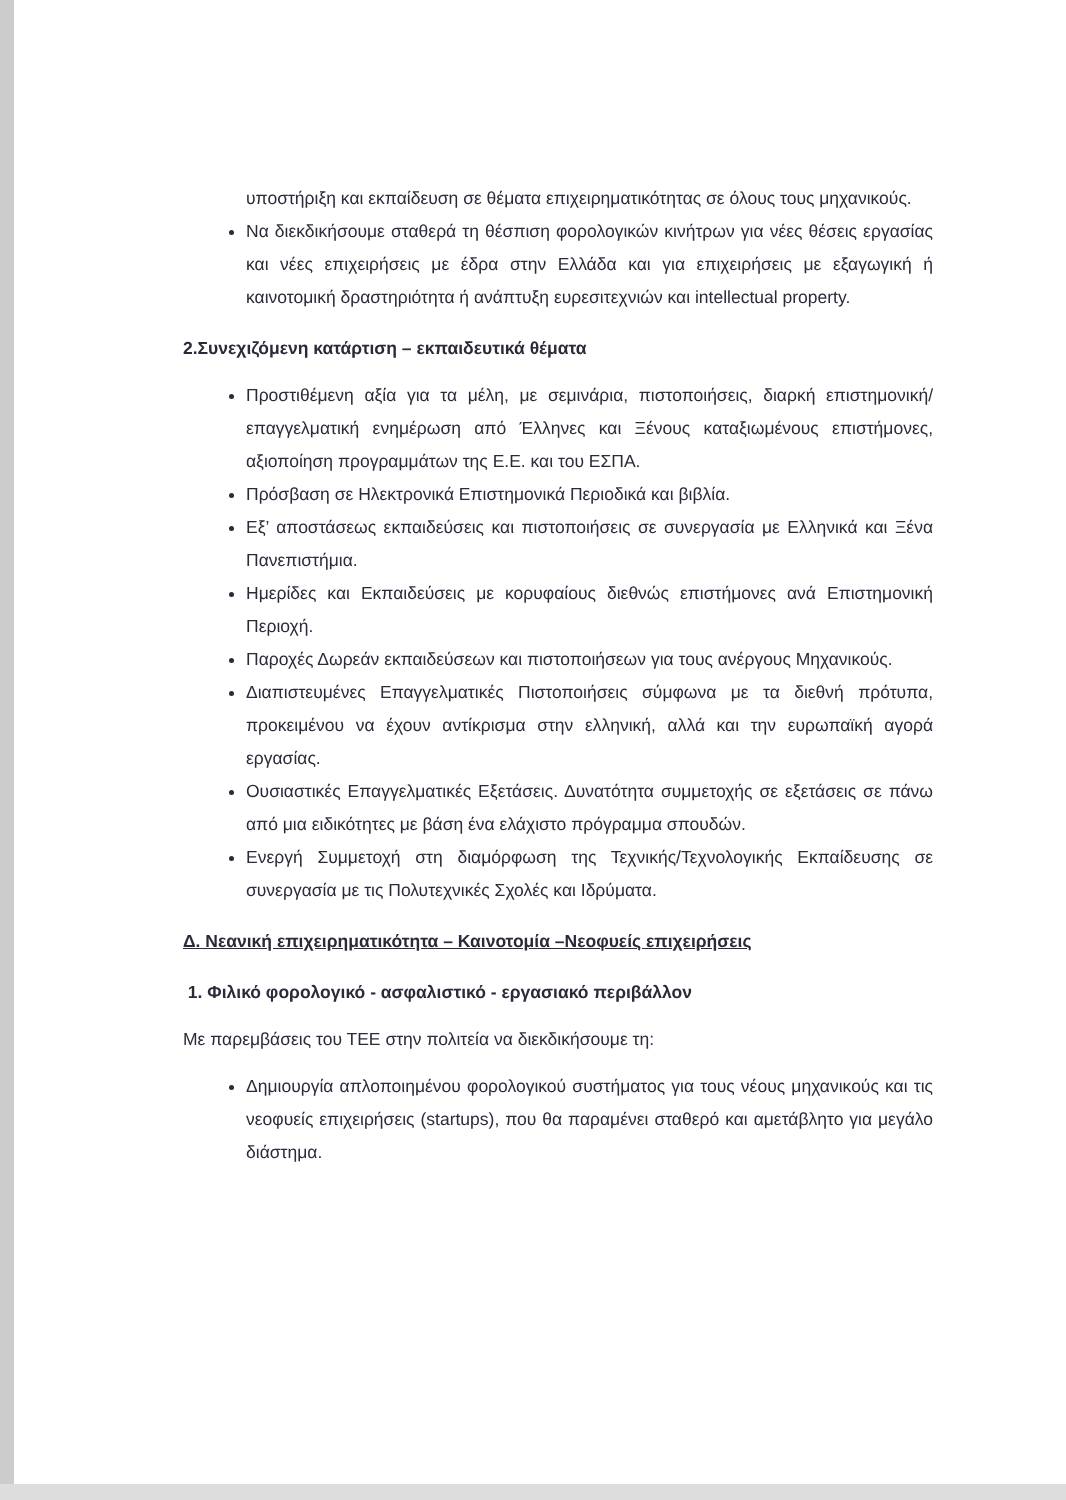υποστήριξη και εκπαίδευση σε θέματα επιχειρηματικότητας σε όλους τους μηχανικούς.
Να διεκδικήσουμε σταθερά τη θέσπιση φορολογικών κινήτρων για νέες θέσεις εργασίας και νέες επιχειρήσεις με έδρα στην Ελλάδα και για επιχειρήσεις με εξαγωγική ή καινοτομική δραστηριότητα ή ανάπτυξη ευρεσιτεχνιών και intellectual property.
2.Συνεχιζόμενη κατάρτιση – εκπαιδευτικά θέματα
Προστιθέμενη αξία για τα μέλη, με σεμινάρια, πιστοποιήσεις, διαρκή επιστημονική/επαγγελματική ενημέρωση από Έλληνες και Ξένους καταξιωμένους επιστήμονες, αξιοποίηση προγραμμάτων της Ε.Ε. και του ΕΣΠΑ.
Πρόσβαση σε Ηλεκτρονικά Επιστημονικά Περιοδικά και βιβλία.
Εξ’ αποστάσεως εκπαιδεύσεις και πιστοποιήσεις σε συνεργασία με Ελληνικά και Ξένα Πανεπιστήμια.
Ημερίδες και Εκπαιδεύσεις με κορυφαίους διεθνώς επιστήμονες ανά Επιστημονική Περιοχή.
Παροχές Δωρεάν εκπαιδεύσεων και πιστοποιήσεων για τους ανέργους Μηχανικούς.
Διαπιστευμένες Επαγγελματικές Πιστοποιήσεις σύμφωνα με τα διεθνή πρότυπα, προκειμένου να έχουν αντίκρισμα στην ελληνική, αλλά και την ευρωπαϊκή αγορά εργασίας.
Ουσιαστικές Επαγγελματικές Εξετάσεις. Δυνατότητα συμμετοχής σε εξετάσεις σε πάνω από μια ειδικότητες με βάση ένα ελάχιστο πρόγραμμα σπουδών.
Ενεργή Συμμετοχή στη διαμόρφωση της Τεχνικής/Τεχνολογικής Εκπαίδευσης σε συνεργασία με τις Πολυτεχνικές Σχολές και Ιδρύματα.
Δ. Νεανική επιχειρηματικότητα – Καινοτομία –Νεοφυείς επιχειρήσεις
1. Φιλικό φορολογικό - ασφαλιστικό - εργασιακό περιβάλλον
Με παρεμβάσεις του ΤΕΕ στην πολιτεία να διεκδικήσουμε τη:
Δημιουργία απλοποιημένου φορολογικού συστήματος για τους νέους μηχανικούς και τις νεοφυείς επιχειρήσεις (startups), που θα παραμένει σταθερό και αμετάβλητο για μεγάλο διάστημα.